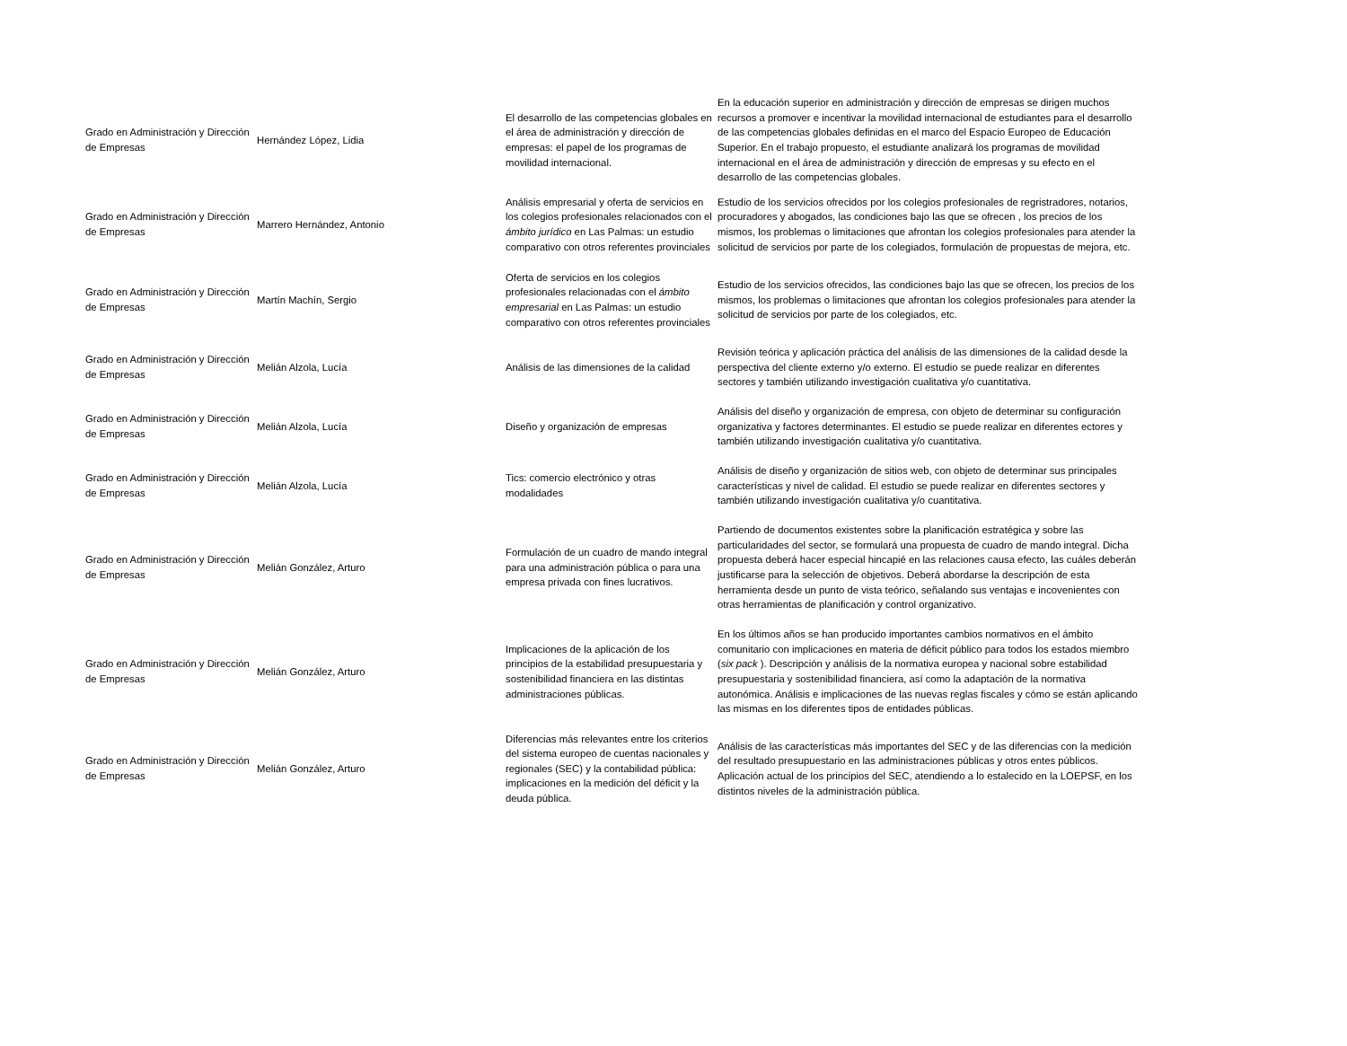| Grado en Administración y Dirección de Empresas | Hernández López, Lidia | El desarrollo de las competencias globales en el área de administración y dirección de empresas: el papel de los programas de movilidad internacional. | En la educación superior en administración y dirección de empresas se dirigen muchos recursos a promover e incentivar la movilidad internacional de estudiantes para el desarrollo de las competencias globales definidas en el marco del Espacio Europeo de Educación Superior. En el trabajo propuesto, el estudiante analizará los programas de movilidad internacional en el área de administración y dirección de empresas y su efecto en el desarrollo de las competencias globales. |
| Grado en Administración y Dirección de Empresas | Marrero Hernández, Antonio | Análisis empresarial y oferta de servicios en los colegios profesionales relacionados con el ámbito jurídico en Las Palmas: un estudio comparativo con otros referentes provinciales | Estudio de los servicios ofrecidos por los colegios profesionales de regristradores, notarios, procuradores y abogados, las condiciones bajo las que se ofrecen , los precios de los mismos, los problemas o limitaciones que afrontan los colegios profesionales para atender la solicitud de servicios por parte de los colegiados, formulación de propuestas de mejora, etc. |
| Grado en Administración y Dirección de Empresas | Martín Machín, Sergio | Oferta de servicios en los colegios profesionales relacionadas con el ámbito empresarial en Las Palmas: un estudio comparativo con otros referentes provinciales | Estudio de los servicios ofrecidos, las condiciones bajo las que se ofrecen, los precios de los mismos, los problemas o limitaciones que afrontan los colegios profesionales para atender la solicitud de servicios por parte de los colegiados, etc. |
| Grado en Administración y Dirección de Empresas | Melián Alzola, Lucía | Análisis de las dimensiones de la calidad | Revisión teórica y aplicación práctica del análisis de las dimensiones de la calidad desde la perspectiva del cliente externo y/o externo. El estudio se puede realizar en diferentes sectores y también utilizando investigación cualitativa y/o cuantitativa. |
| Grado en Administración y Dirección de Empresas | Melián Alzola, Lucía | Diseño y organización de empresas | Análisis del diseño y organización de empresa, con objeto de determinar su configuración organizativa y factores determinantes. El estudio se puede realizar en diferentes ectores y también utilizando investigación cualitativa y/o cuantitativa. |
| Grado en Administración y Dirección de Empresas | Melián Alzola, Lucía | Tics: comercio electrónico y otras modalidades | Análisis de diseño y organización de sitios web, con objeto de determinar sus principales características y nivel de calidad. El estudio se puede realizar en diferentes sectores y también utilizando investigación cualitativa y/o cuantitativa. |
| Grado en Administración y Dirección de Empresas | Melián González, Arturo | Formulación de un cuadro de mando integral para una administración pública o para una empresa privada con fines lucrativos. | Partiendo de documentos existentes sobre la planificación estratégica y sobre las particularidades del sector, se formulará una propuesta de cuadro de mando integral. Dicha propuesta deberá hacer especial hincapié en las relaciones causa efecto, las cuáles deberán justificarse para la selección de objetivos. Deberá abordarse la descripción de esta herramienta desde un punto de vista teórico, señalando sus ventajas e incovenientes con otras herramientas de planificación y control organizativo. |
| Grado en Administración y Dirección de Empresas | Melián González, Arturo | Implicaciones de la aplicación de los principios de la estabilidad presupuestaria y sostenibilidad financiera en las distintas administraciones públicas. | En los últimos años se han producido importantes cambios normativos en el ámbito comunitario con implicaciones en materia de déficit público para todos los estados miembro ( six pack ). Descripción y análisis de la normativa europea y nacional sobre estabilidad presupuestaria y sostenibilidad financiera, así como la adaptación de la normativa autonómica. Análisis e implicaciones de las nuevas reglas fiscales y cómo se están aplicando las mismas en los diferentes tipos de entidades públicas. |
| Grado en Administración y Dirección de Empresas | Melián González, Arturo | Diferencias más relevantes entre los criterios del sistema europeo de cuentas nacionales y regionales (SEC) y la contabilidad pública: implicaciones en la medición del déficit y la deuda pública. | Análisis de las características más importantes del SEC y de las diferencias con la medición del resultado presupuestario en las administraciones públicas y otros entes públicos. Aplicación actual de los principios del SEC, atendiendo a lo estalecido en la LOEPSF, en los distintos niveles de la administración pública. |